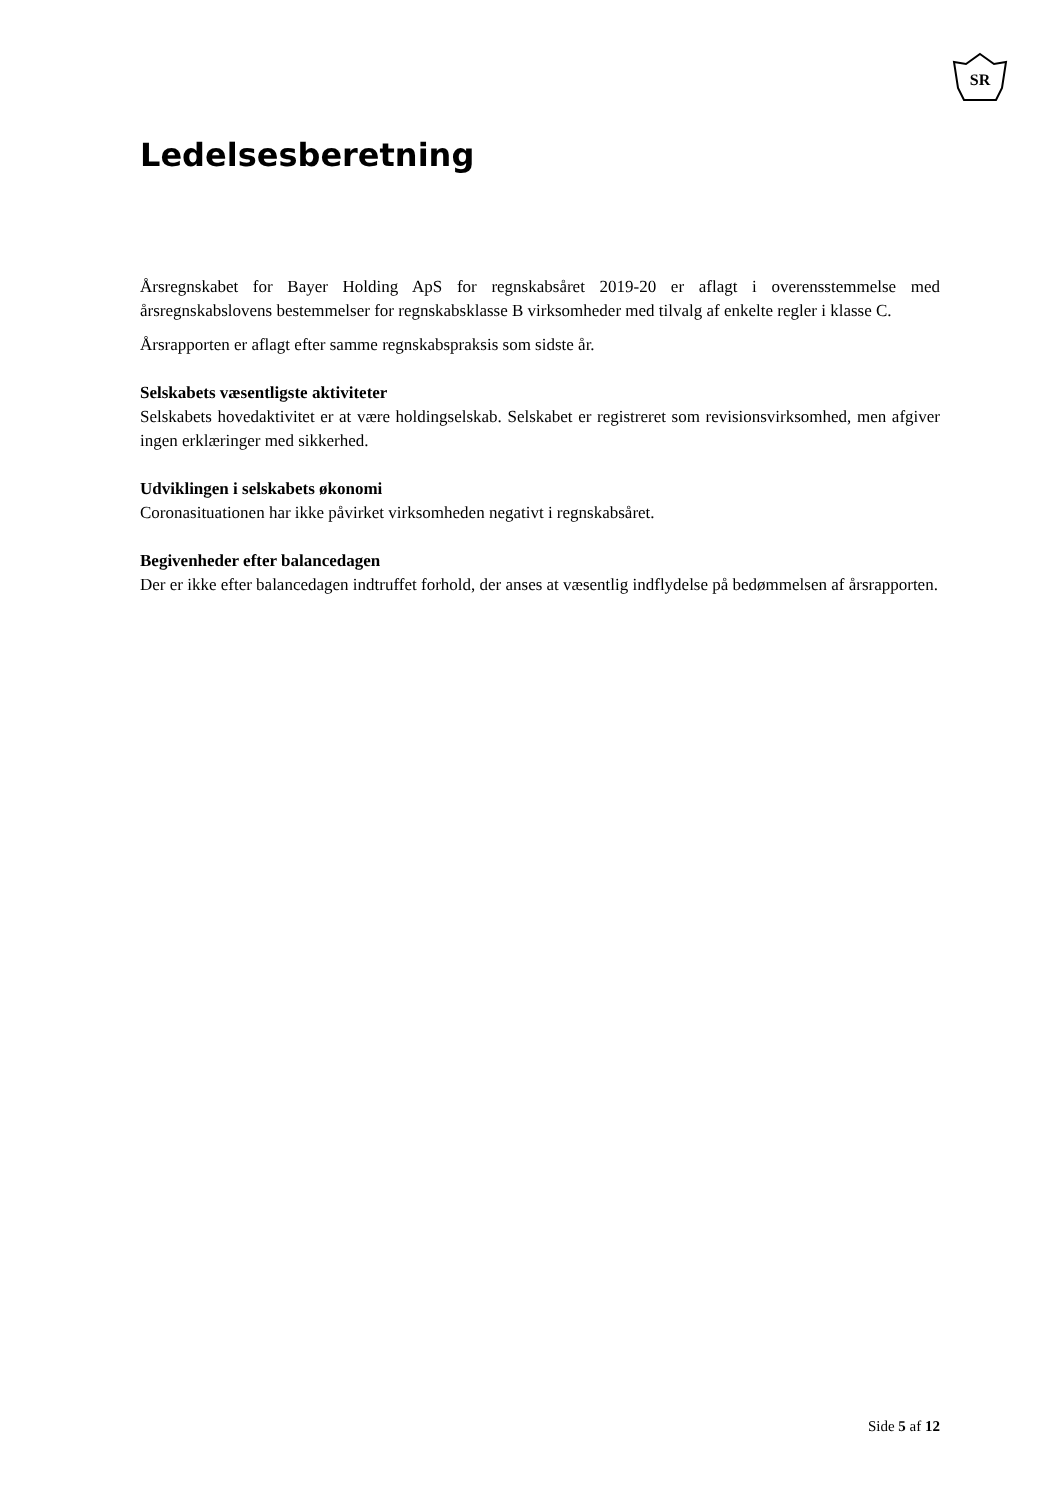SR
Ledelsesberetning
Årsregnskabet for Bayer Holding ApS for regnskabsåret 2019-20 er aflagt i overensstemmelse med årsregnskabslovens bestemmelser for regnskabsklasse B virksomheder med tilvalg af enkelte regler i klasse C.
Årsrapporten er aflagt efter samme regnskabspraksis som sidste år.
Selskabets væsentligste aktiviteter
Selskabets hovedaktivitet er at være holdingselskab. Selskabet er registreret som revisionsvirksomhed, men afgiver ingen erklæringer med sikkerhed.
Udviklingen i selskabets økonomi
Coronasituationen har ikke påvirket virksomheden negativt i regnskabsåret.
Begivenheder efter balancedagen
Der er ikke efter balancedagen indtruffet forhold, der anses at væsentlig indflydelse på bedømmelsen af årsrapporten.
Side 5 af 12